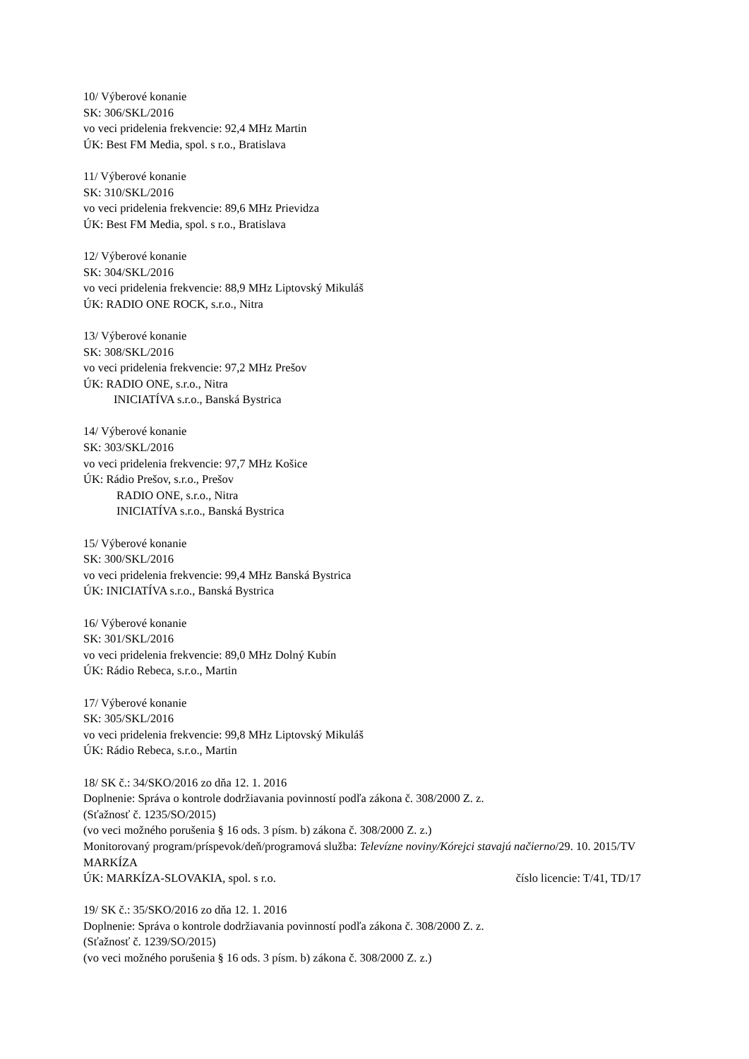10/ Výberové konanie
SK: 306/SKL/2016
vo veci pridelenia frekvencie: 92,4 MHz Martin
ÚK: Best FM Media, spol. s r.o., Bratislava
11/ Výberové konanie
SK: 310/SKL/2016
vo veci pridelenia frekvencie: 89,6 MHz Prievidza
ÚK: Best FM Media, spol. s r.o., Bratislava
12/ Výberové konanie
SK: 304/SKL/2016
vo veci pridelenia frekvencie: 88,9 MHz Liptovský Mikuláš
ÚK: RADIO ONE ROCK, s.r.o., Nitra
13/ Výberové konanie
SK: 308/SKL/2016
vo veci pridelenia frekvencie: 97,2 MHz Prešov
ÚK: RADIO ONE, s.r.o., Nitra
INICIATÍVA s.r.o., Banská Bystrica
14/ Výberové konanie
SK: 303/SKL/2016
vo veci pridelenia frekvencie: 97,7 MHz Košice
ÚK: Rádio Prešov, s.r.o., Prešov
RADIO ONE, s.r.o., Nitra
INICIATÍVA s.r.o., Banská Bystrica
15/ Výberové konanie
SK: 300/SKL/2016
vo veci pridelenia frekvencie: 99,4 MHz Banská Bystrica
ÚK: INICIATÍVA s.r.o., Banská Bystrica
16/ Výberové konanie
SK: 301/SKL/2016
vo veci pridelenia frekvencie: 89,0 MHz Dolný Kubín
ÚK: Rádio Rebeca, s.r.o., Martin
17/ Výberové konanie
SK: 305/SKL/2016
vo veci pridelenia frekvencie: 99,8 MHz Liptovský Mikuláš
ÚK: Rádio Rebeca, s.r.o., Martin
18/ SK č.: 34/SKO/2016 zo dňa 12. 1. 2016
Doplnenie: Správa o kontrole dodržiavania povinností podľa zákona č. 308/2000 Z. z.
(Sťažnosť č. 1235/SO/2015)
(vo veci možného porušenia § 16 ods. 3 písm. b) zákona č. 308/2000 Z. z.)
Monitorovaný program/príspevok/deň/programová služba: Televízne noviny/Kórejci stavajú načierno/29. 10. 2015/TV MARKÍZA
ÚK: MARKÍZA-SLOVAKIA, spol. s r.o. číslo licencie: T/41, TD/17
19/ SK č.: 35/SKO/2016 zo dňa 12. 1. 2016
Doplnenie: Správa o kontrole dodržiavania povinností podľa zákona č. 308/2000 Z. z.
(Sťažnosť č. 1239/SO/2015)
(vo veci možného porušenia § 16 ods. 3 písm. b) zákona č. 308/2000 Z. z.)